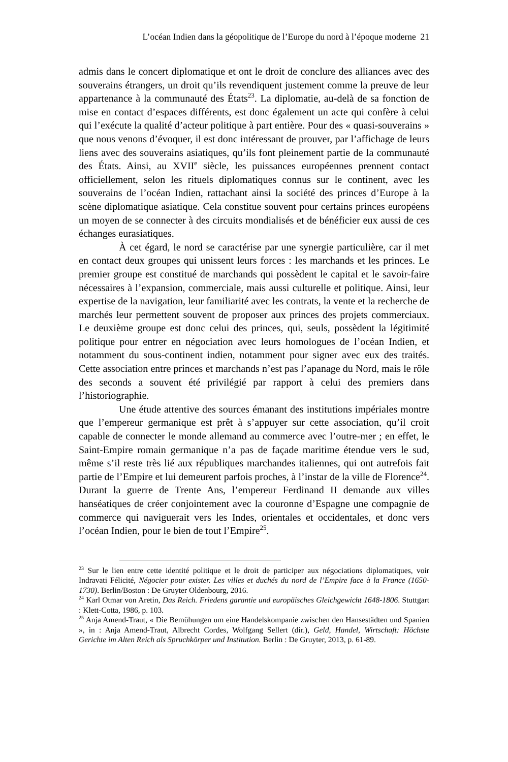L’océan Indien dans la géopolitique de l’Europe du nord à l’époque moderne 21
admis dans le concert diplomatique et ont le droit de conclure des alliances avec des souverains étrangers, un droit qu’ils revendiquent justement comme la preuve de leur appartenance à la communauté des États<sup>23</sup>. La diplomatie, au-delà de sa fonction de mise en contact d’espaces différents, est donc également un acte qui confère à celui qui l’exécute la qualité d’acteur politique à part entière. Pour des « quasi-souverains » que nous venons d’évoquer, il est donc intéressant de prouver, par l’affichage de leurs liens avec des souverains asiatiques, qu’ils font pleinement partie de la communauté des États. Ainsi, au XVII<sup>e</sup> siècle, les puissances européennes prennent contact officiellement, selon les rituels diplomatiques connus sur le continent, avec les souverains de l’océan Indien, rattachant ainsi la société des princes d’Europe à la scène diplomatique asiatique. Cela constitue souvent pour certains princes européens un moyen de se connecter à des circuits mondialisés et de bénéficier eux aussi de ces échanges eurasiatiques.
À cet égard, le nord se caractérise par une synergie particulière, car il met en contact deux groupes qui unissent leurs forces : les marchands et les princes. Le premier groupe est constitué de marchands qui possèdent le capital et le savoir-faire nécessaires à l’expansion, commerciale, mais aussi culturelle et politique. Ainsi, leur expertise de la navigation, leur familiarité avec les contrats, la vente et la recherche de marchés leur permettent souvent de proposer aux princes des projets commerciaux. Le deuxième groupe est donc celui des princes, qui, seuls, possèdent la légitimité politique pour entrer en négociation avec leurs homologues de l’océan Indien, et notamment du sous-continent indien, notamment pour signer avec eux des traités. Cette association entre princes et marchands n’est pas l’apanage du Nord, mais le rôle des seconds a souvent été privilégié par rapport à celui des premiers dans l’historiographie.
Une étude attentive des sources émanant des institutions impériales montre que l’empereur germanique est prêt à s’appuyer sur cette association, qu’il croit capable de connecter le monde allemand au commerce avec l’outre-mer ; en effet, le Saint-Empire romain germanique n’a pas de façade maritime étendue vers le sud, même s’il reste très lié aux républiques marchandes italiennes, qui ont autrefois fait partie de l’Empire et lui demeurent parfois proches, à l’instar de la ville de Florence<sup>24</sup>. Durant la guerre de Trente Ans, l’empereur Ferdinand II demande aux villes hanséatiques de créer conjointement avec la couronne d’Espagne une compagnie de commerce qui naviguerait vers les Indes, orientales et occidentales, et donc vers l’océan Indien, pour le bien de tout l’Empire<sup>25</sup>.
<sup>23</sup> Sur le lien entre cette identité politique et le droit de participer aux négociations diplomatiques, voir Indravati Félicité, Négocier pour exister. Les villes et duchés du nord de l’Empire face à la France (1650-1730). Berlin/Boston : De Gruyter Oldenbourg, 2016.
<sup>24</sup> Karl Otmar von Aretin, Das Reich. Friedens garantie und europäisches Gleichgewicht 1648-1806. Stuttgart : Klett-Cotta, 1986, p. 103.
<sup>25</sup> Anja Amend-Traut, « Die Bemühungen um eine Handelskompanie zwischen den Hansestädten und Spanien », in : Anja Amend-Traut, Albrecht Cordes, Wolfgang Sellert (dir.), Geld, Handel, Wirtschaft: Höchste Gerichte im Alten Reich als Spruchkörper und Institution. Berlin : De Gruyter, 2013, p. 61-89.